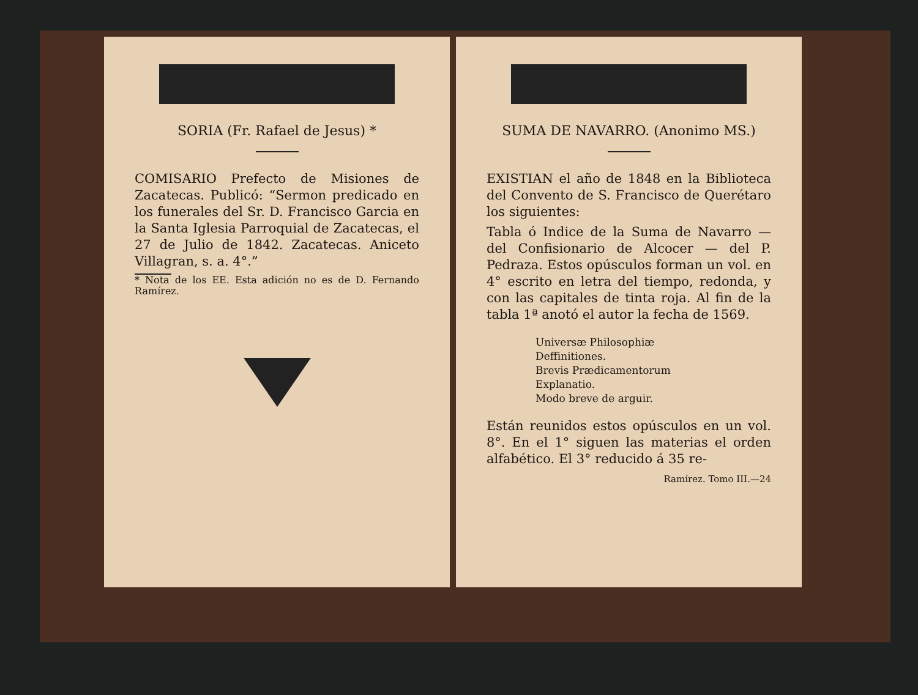SORIA (Fr. Rafael de Jesus) *
COMISARIO Prefecto de Misiones de Zacatecas. Publicó: “Sermon predicado en los funerales del Sr. D. Francisco Garcia en la Santa Iglesia Parroquial de Zacatecas, el 27 de Julio de 1842. Zacatecas. Aniceto Villagran, s. a. 4°.”
* Nota de los EE. Esta adición no es de D. Fernando Ramírez.
SUMA DE NAVARRO. (Anonimo MS.)
EXISTIAN el año de 1848 en la Biblioteca del Convento de S. Francisco de Querétaro los siguientes:
Tabla ó Indice de la Suma de Navarro — del Confisionario de Alcocer — del P. Pedraza. Estos opúsculos forman un vol. en 4° escrito en letra del tiempo, redonda, y con las capitales de tinta roja. Al fin de la tabla 1ª anotó el autor la fecha de 1569.
Universæ Philosophiæ Deffinitiones.
Brevis Prædicamentorum Explanatio.
Modo breve de arguir.
Están reunidos estos opúsculos en un vol. 8°. En el 1° siguen las materias el orden alfabético. El 3° reducido á 35 re-
Ramírez. Tomo III.—24